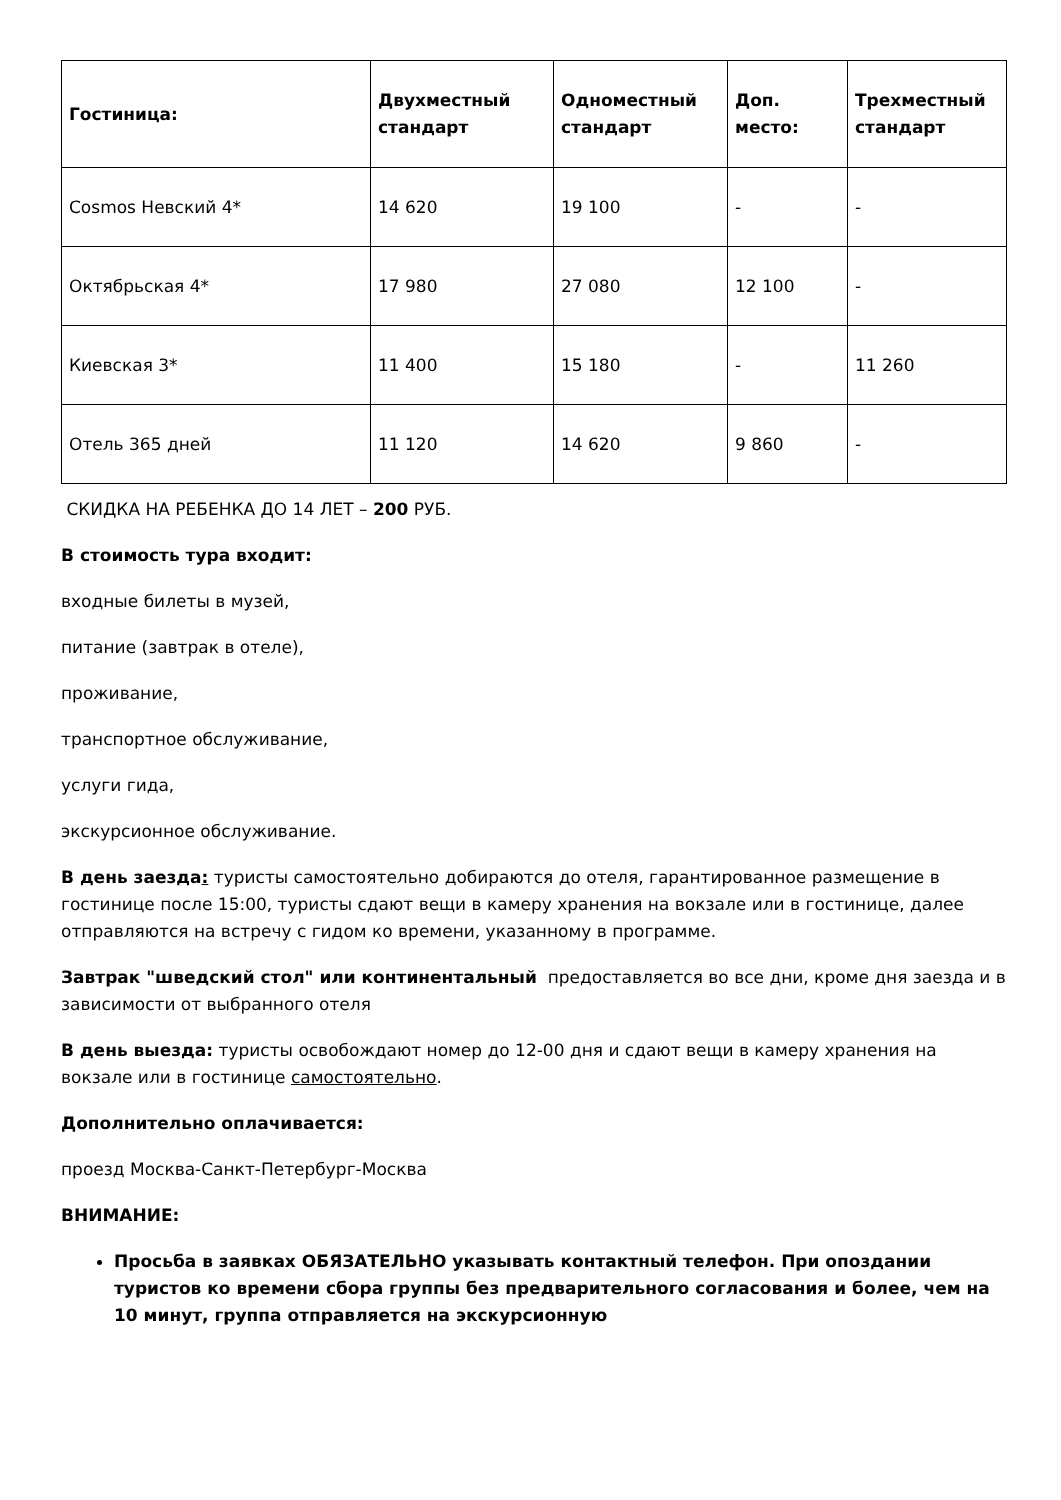| Гостиница: | Двухместный стандарт | Одноместный стандарт | Доп. место: | Трехместный стандарт |
| --- | --- | --- | --- | --- |
| Cosmos Невский 4* | 14 620 | 19 100 | - | - |
| Октябрьская 4* | 17 980 | 27 080 | 12 100 | - |
| Киевская 3* | 11 400 | 15 180 | - | 11 260 |
| Отель 365 дней | 11 120 | 14 620 | 9 860 | - |
СКИДКА НА РЕБЕНКА ДО 14 ЛЕТ – 200 РУБ.
В стоимость тура входит:
входные билеты в музей,
питание (завтрак в отеле),
проживание,
транспортное обслуживание,
услуги гида,
экскурсионное обслуживание.
В день заезда: туристы самостоятельно добираются до отеля, гарантированное размещение в гостинице после 15:00, туристы сдают вещи в камеру хранения на вокзале или в гостинице, далее отправляются на встречу с гидом ко времени, указанному в программе.
Завтрак "шведский стол" или континентальный предоставляется во все дни, кроме дня заезда и в зависимости от выбранного отеля
В день выезда: туристы освобождают номер до 12-00 дня и сдают вещи в камеру хранения на вокзале или в гостинице самостоятельно.
Дополнительно оплачивается:
проезд Москва-Санкт-Петербург-Москва
ВНИМАНИЕ:
Просьба в заявках ОБЯЗАТЕЛЬНО указывать контактный телефон. При опоздании туристов ко времени сбора группы без предварительного согласования и более, чем на 10 минут, группа отправляется на экскурсионную